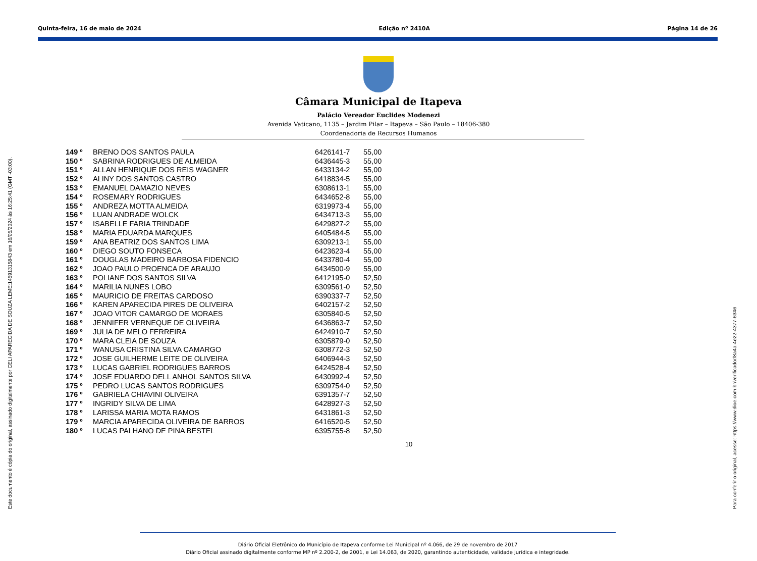Quinta-feira, 16 de maio de 2024 Edição nº 2410A Página 14 de 26
Câmara Municipal de Itapeva
Palácio Vereador Euclides Modenezi
Avenida Vaticano, 1135 – Jardim Pilar – Itapeva – São Paulo – 18406-380
Coordenadoria de Recursos Humanos
| 149 º | BRENO DOS SANTOS PAULA | 6426141-7 | 55,00 |
| 150 º | SABRINA RODRIGUES DE ALMEIDA | 6436445-3 | 55,00 |
| 151 º | ALLAN HENRIQUE DOS REIS WAGNER | 6433134-2 | 55,00 |
| 152 º | ALINY DOS SANTOS CASTRO | 6418834-5 | 55,00 |
| 153 º | EMANUEL DAMAZIO NEVES | 6308613-1 | 55,00 |
| 154 º | ROSEMARY RODRIGUES | 6434652-8 | 55,00 |
| 155 º | ANDREZA MOTTA ALMEIDA | 6319973-4 | 55,00 |
| 156 º | LUAN ANDRADE WOLCK | 6434713-3 | 55,00 |
| 157 º | ISABELLE FARIA TRINDADE | 6429827-2 | 55,00 |
| 158 º | MARIA EDUARDA MARQUES | 6405484-5 | 55,00 |
| 159 º | ANA BEATRIZ DOS SANTOS LIMA | 6309213-1 | 55,00 |
| 160 º | DIEGO SOUTO FONSECA | 6423623-4 | 55,00 |
| 161 º | DOUGLAS MADEIRO BARBOSA FIDENCIO | 6433780-4 | 55,00 |
| 162 º | JOAO PAULO PROENCA DE ARAUJO | 6434500-9 | 55,00 |
| 163 º | POLIANE DOS SANTOS SILVA | 6412195-0 | 52,50 |
| 164 º | MARILIA NUNES LOBO | 6309561-0 | 52,50 |
| 165 º | MAURICIO DE FREITAS CARDOSO | 6390337-7 | 52,50 |
| 166 º | KAREN APARECIDA PIRES DE OLIVEIRA | 6402157-2 | 52,50 |
| 167 º | JOAO VITOR CAMARGO DE MORAES | 6305840-5 | 52,50 |
| 168 º | JENNIFER VERNEQUE DE OLIVEIRA | 6436863-7 | 52,50 |
| 169 º | JULIA DE MELO FERREIRA | 6424910-7 | 52,50 |
| 170 º | MARA CLEIA DE SOUZA | 6305879-0 | 52,50 |
| 171 º | WANUSA CRISTINA SILVA CAMARGO | 6308772-3 | 52,50 |
| 172 º | JOSE GUILHERME LEITE DE OLIVEIRA | 6406944-3 | 52,50 |
| 173 º | LUCAS GABRIEL RODRIGUES BARROS | 6424528-4 | 52,50 |
| 174 º | JOSE EDUARDO DELL ANHOL SANTOS SILVA | 6430992-4 | 52,50 |
| 175 º | PEDRO LUCAS SANTOS RODRIGUES | 6309754-0 | 52,50 |
| 176 º | GABRIELA CHIAVINI OLIVEIRA | 6391357-7 | 52,50 |
| 177 º | INGRIDY SILVA DE LIMA | 6428927-3 | 52,50 |
| 178 º | LARISSA MARIA MOTA RAMOS | 6431861-3 | 52,50 |
| 179 º | MARCIA APARECIDA OLIVEIRA DE BARROS | 6416520-5 | 52,50 |
| 180 º | LUCAS PALHANO DE PINA BESTEL | 6395755-8 | 52,50 |
10
Este documento é cópia do original, assinado digitalmente por CELI APARECIDA DE SOUZA LEME:14591315843 em 16/05/2024 às 16:25:41 (GMT -03:00). Para conferir o original, acesse: https://www.dioe.com.br/verificador/8a4a-4e22-4377-6346
Diário Oficial Eletrônico do Município de Itapeva conforme Lei Municipal nº 4.066, de 29 de novembro de 2017
Diário Oficial assinado digitalmente conforme MP nº 2.200-2, de 2001, e Lei 14.063, de 2020, garantindo autenticidade, validade jurídica e integridade.